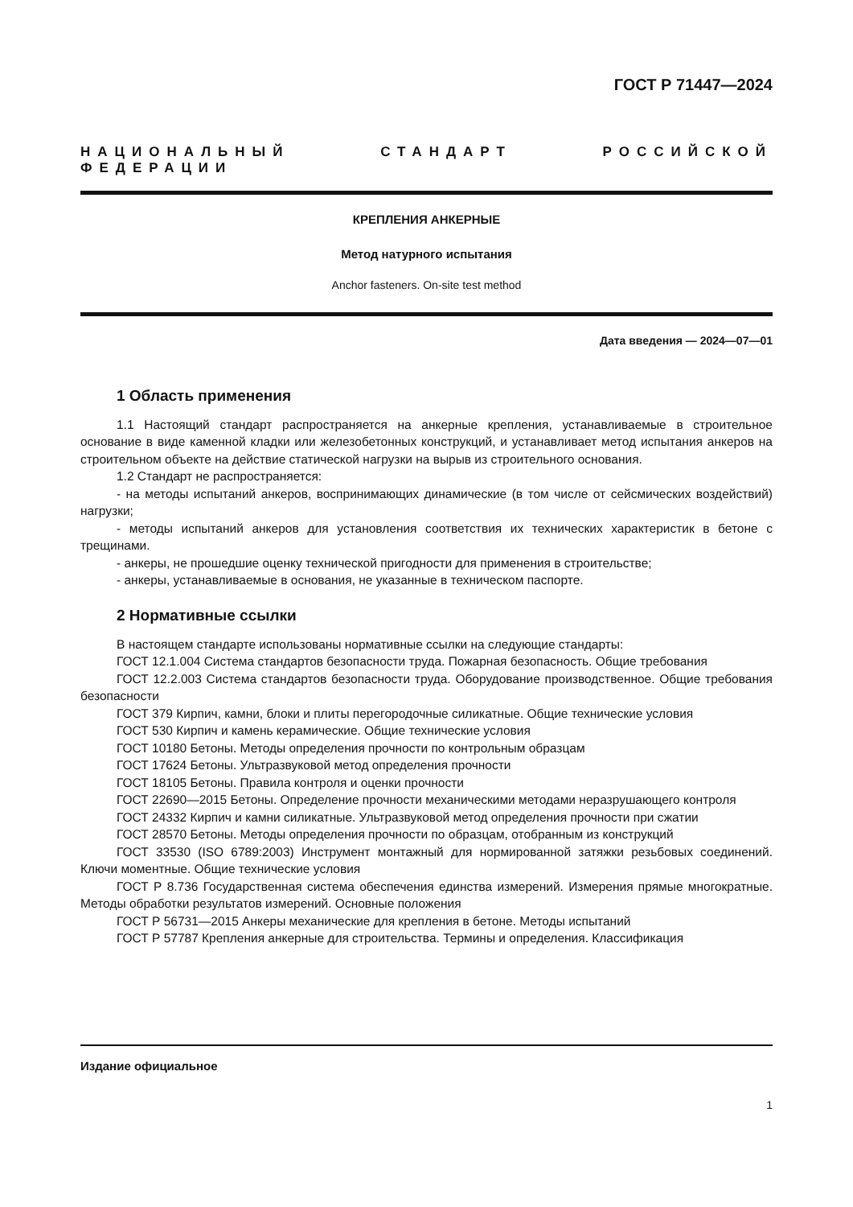ГОСТ Р 71447—2024
НАЦИОНАЛЬНЫЙ СТАНДАРТ РОССИЙСКОЙ ФЕДЕРАЦИИ
КРЕПЛЕНИЯ АНКЕРНЫЕ
Метод натурного испытания
Anchor fasteners. On-site test method
Дата введения — 2024—07—01
1 Область применения
1.1 Настоящий стандарт распространяется на анкерные крепления, устанавливаемые в строительное основание в виде каменной кладки или железобетонных конструкций, и устанавливает метод испытания анкеров на строительном объекте на действие статической нагрузки на вырыв из строительного основания.
1.2 Стандарт не распространяется:
- на методы испытаний анкеров, воспринимающих динамические (в том числе от сейсмических воздействий) нагрузки;
- методы испытаний анкеров для установления соответствия их технических характеристик в бетоне с трещинами.
- анкеры, не прошедшие оценку технической пригодности для применения в строительстве;
- анкеры, устанавливаемые в основания, не указанные в техническом паспорте.
2 Нормативные ссылки
В настоящем стандарте использованы нормативные ссылки на следующие стандарты:
ГОСТ 12.1.004 Система стандартов безопасности труда. Пожарная безопасность. Общие требования
ГОСТ 12.2.003 Система стандартов безопасности труда. Оборудование производственное. Общие требования безопасности
ГОСТ 379 Кирпич, камни, блоки и плиты перегородочные силикатные. Общие технические условия
ГОСТ 530 Кирпич и камень керамические. Общие технические условия
ГОСТ 10180 Бетоны. Методы определения прочности по контрольным образцам
ГОСТ 17624 Бетоны. Ультразвуковой метод определения прочности
ГОСТ 18105 Бетоны. Правила контроля и оценки прочности
ГОСТ 22690—2015 Бетоны. Определение прочности механическими методами неразрушающего контроля
ГОСТ 24332 Кирпич и камни силикатные. Ультразвуковой метод определения прочности при сжатии
ГОСТ 28570 Бетоны. Методы определения прочности по образцам, отобранным из конструкций
ГОСТ 33530 (ISO 6789:2003) Инструмент монтажный для нормированной затяжки резьбовых соединений. Ключи моментные. Общие технические условия
ГОСТ Р 8.736 Государственная система обеспечения единства измерений. Измерения прямые многократные. Методы обработки результатов измерений. Основные положения
ГОСТ Р 56731—2015 Анкеры механические для крепления в бетоне. Методы испытаний
ГОСТ Р 57787 Крепления анкерные для строительства. Термины и определения. Классификация
Издание официальное
1